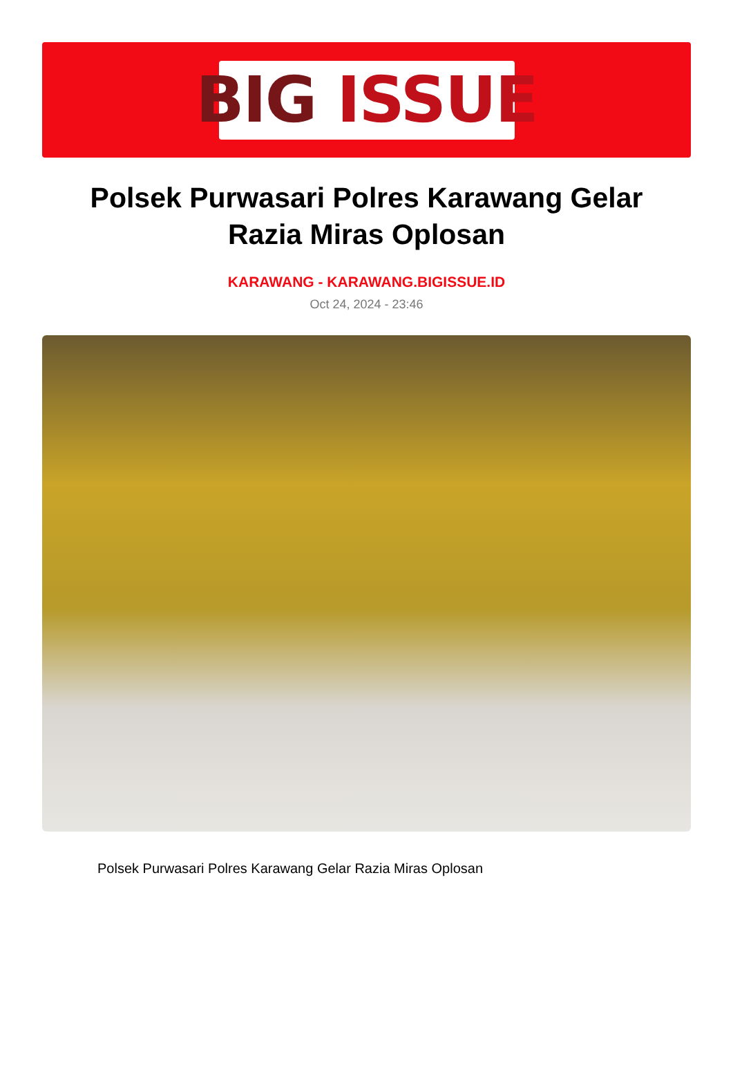BIG ISSUE
Polsek Purwasari Polres Karawang Gelar Razia Miras Oplosan
KARAWANG - KARAWANG.BIGISSUE.ID
Oct 24, 2024 - 23:46
Polsek Purwasari Polres Karawang Gelar Razia Miras Oplosan